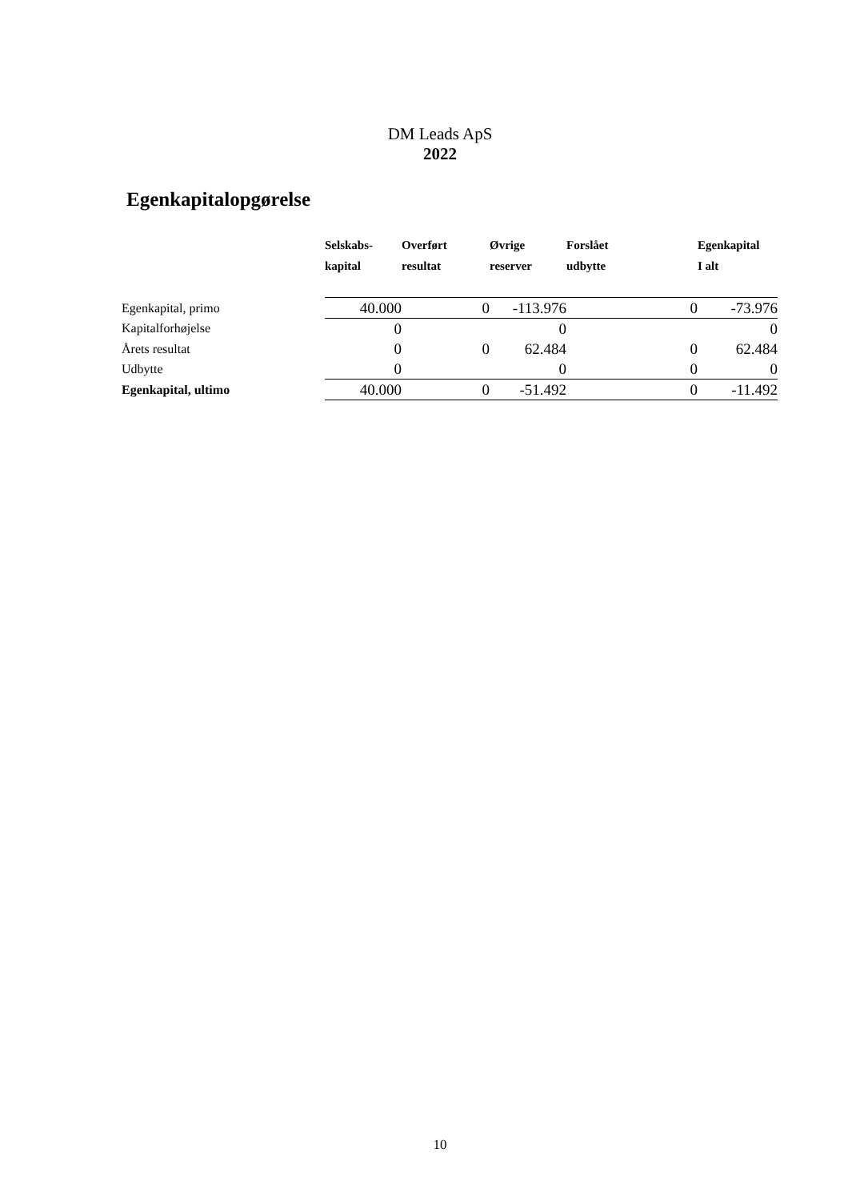DM Leads ApS
2022
Egenkapitalopgørelse
| | Selskabs- kapital | Overført resultat | Øvrige reserver | Forslået udbytte | | Egenkapital I alt |
| --- | --- | --- | --- | --- | --- | --- |
| Egenkapital, primo | 40.000 | 0 | -113.976 | | 0 | -73.976 |
| Kapitalforhøjelse | 0 | | 0 | | | 0 |
| Årets resultat | 0 | 0 | 62.484 | | 0 | 62.484 |
| Udbytte | 0 | | 0 | | 0 | 0 |
| Egenkapital, ultimo | 40.000 | 0 | -51.492 | | 0 | -11.492 |
10